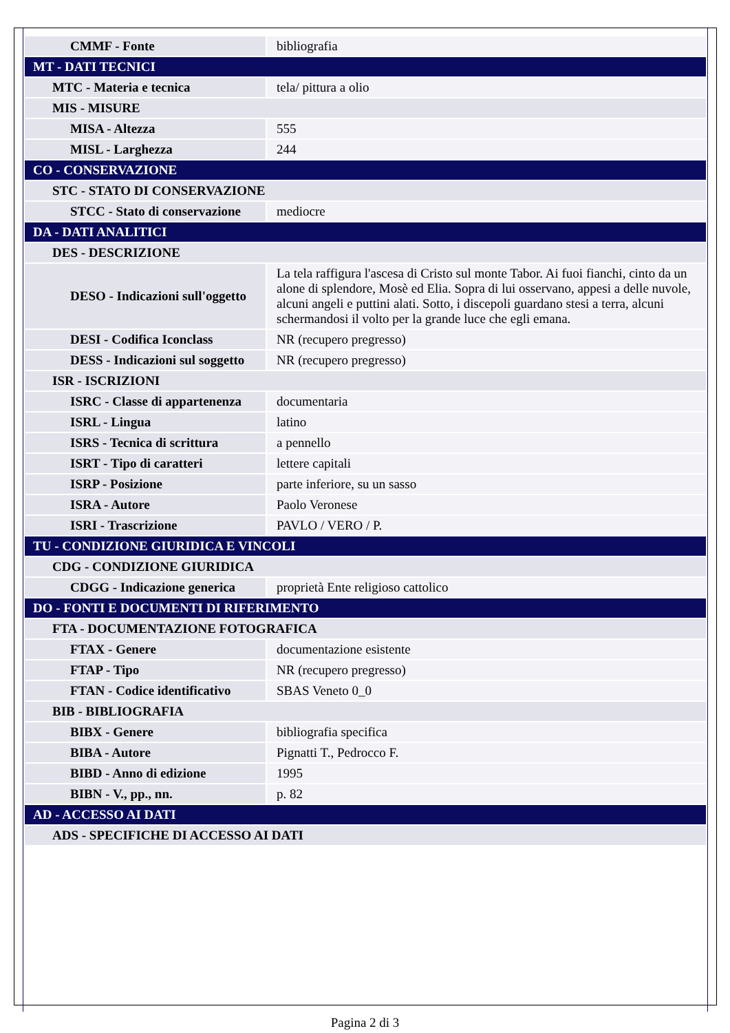| CMMF - Fonte | bibliografia |
| MT - DATI TECNICI | |
| MTC - Materia e tecnica | tela/ pittura a olio |
| MIS - MISURE | |
| MISA - Altezza | 555 |
| MISL - Larghezza | 244 |
| CO - CONSERVAZIONE | |
| STC - STATO DI CONSERVAZIONE | |
| STCC - Stato di conservazione | mediocre |
| DA - DATI ANALITICI | |
| DES - DESCRIZIONE | |
| DESO - Indicazioni sull'oggetto | La tela raffigura l'ascesa di Cristo sul monte Tabor. Ai fuoi fianchi, cinto da un alone di splendore, Mosè ed Elia. Sopra di lui osservano, appesi a delle nuvole, alcuni angeli e puttini alati. Sotto, i discepoli guardano stesi a terra, alcuni schermandosi il volto per la grande luce che egli emana. |
| DESI - Codifica Iconclass | NR (recupero pregresso) |
| DESS - Indicazioni sul soggetto | NR (recupero pregresso) |
| ISR - ISCRIZIONI | |
| ISRC - Classe di appartenenza | documentaria |
| ISRL - Lingua | latino |
| ISRS - Tecnica di scrittura | a pennello |
| ISRT - Tipo di caratteri | lettere capitali |
| ISRP - Posizione | parte inferiore, su un sasso |
| ISRA - Autore | Paolo Veronese |
| ISRI - Trascrizione | PAVLO / VERO / P. |
| TU - CONDIZIONE GIURIDICA E VINCOLI | |
| CDG - CONDIZIONE GIURIDICA | |
| CDGG - Indicazione generica | proprietà Ente religioso cattolico |
| DO - FONTI E DOCUMENTI DI RIFERIMENTO | |
| FTA - DOCUMENTAZIONE FOTOGRAFICA | |
| FTAX - Genere | documentazione esistente |
| FTAP - Tipo | NR (recupero pregresso) |
| FTAN - Codice identificativo | SBAS Veneto 0_0 |
| BIB - BIBLIOGRAFIA | |
| BIBX - Genere | bibliografia specifica |
| BIBA - Autore | Pignatti T., Pedrocco F. |
| BIBD - Anno di edizione | 1995 |
| BIBN - V., pp., nn. | p. 82 |
| AD - ACCESSO AI DATI | |
| ADS - SPECIFICHE DI ACCESSO AI DATI | |
Pagina 2 di 3